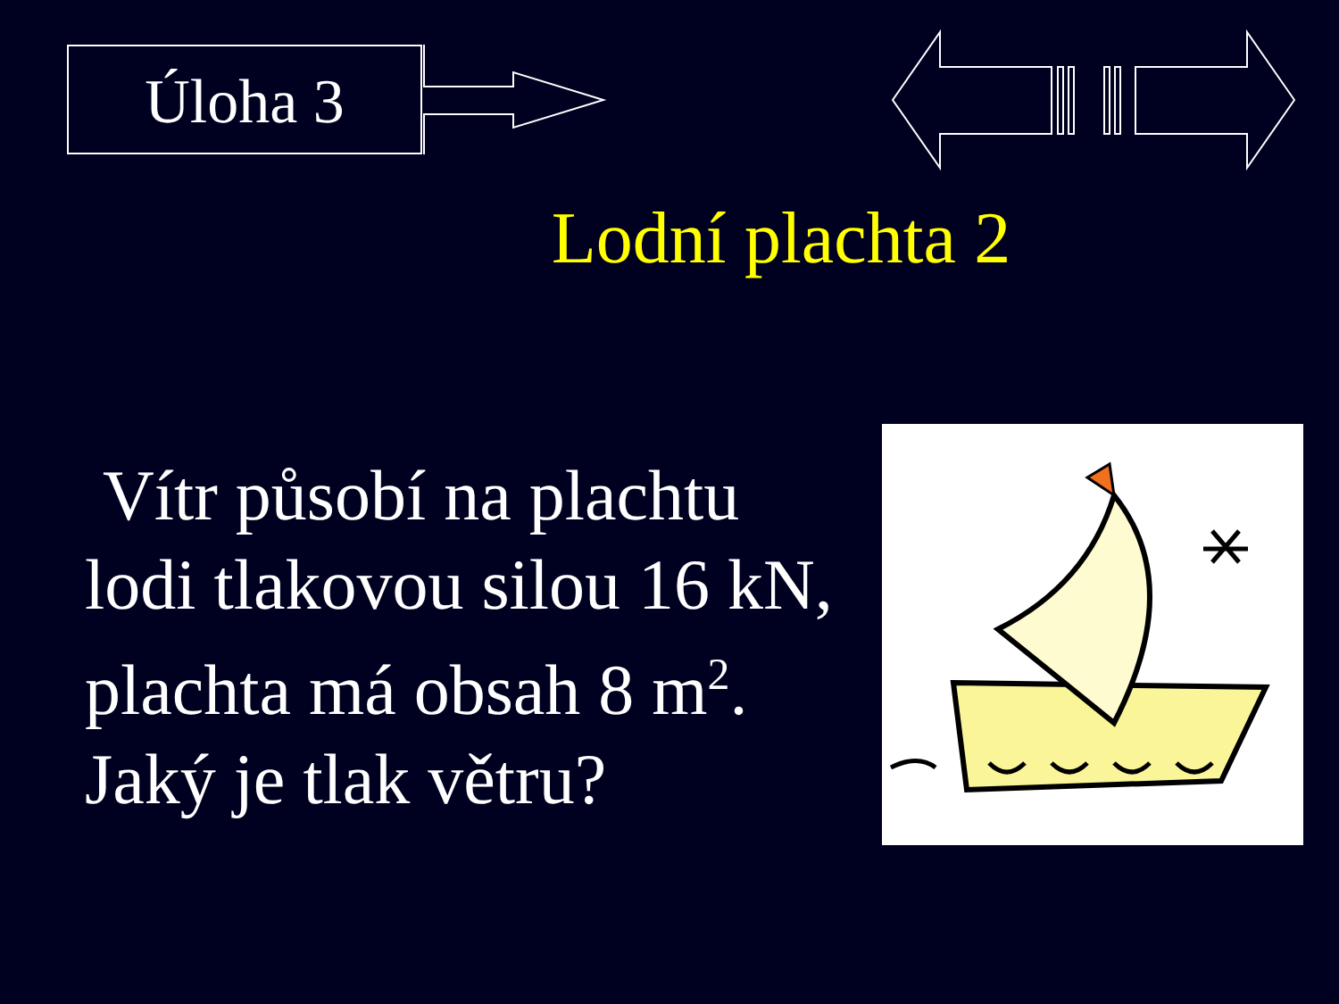Úloha 3
Lodní plachta 2
Vítr působí na plachtu
lodi tlakovou silou 16 kN,
plachta má obsah 8 m<sup>2</sup>.
Jaký je tlak větru?